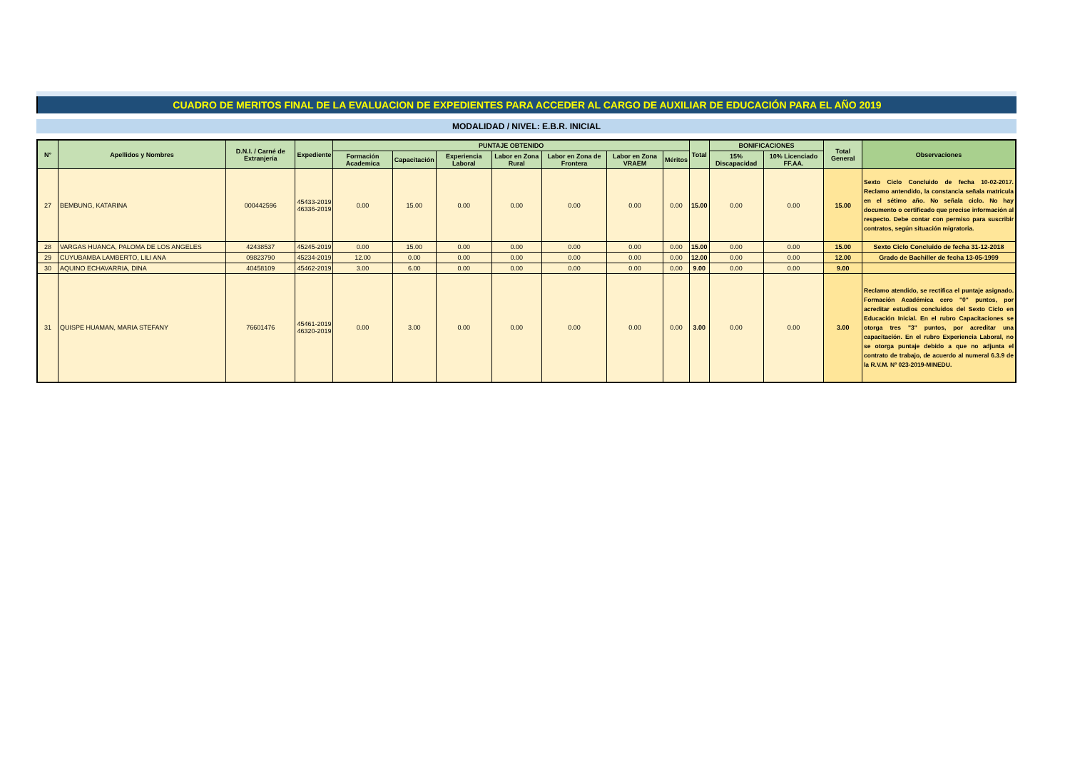CUADRO DE MERITOS FINAL DE LA EVALUACION DE EXPEDIENTES PARA ACCEDER AL CARGO DE AUXILIAR DE EDUCACIÓN PARA EL AÑO 2019
MODALIDAD / NIVEL: E.B.R. INICIAL
| N° | Apellidos y Nombres | D.N.I. / Carné de Extranjería | Expediente | PUNTAJE OBTENIDO | | | | | | | Total | BONIFICACIONES | | Total General | Observaciones |
| --- | --- | --- | --- | --- | --- | --- | --- | --- | --- | --- | --- | --- | --- | --- | --- |
| | | | | Formación Academica | Capacitación | Experiencia Laboral | Labor en Zona Rural | Labor en Zona de Frontera | Labor en Zona VRAEM | Méritos | | 15% Discapacidad | 10% Licenciado FF.AA. | | |
| 27 | BEMBUNG, KATARINA | 000442596 | 45433-2019 46336-2019 | 0.00 | 15.00 | 0.00 | 0.00 | 0.00 | 0.00 | 0.00 | 15.00 | 0.00 | 0.00 | 15.00 | Sexto Ciclo Concluido de fecha 10-02-2017. Reclamo antendido, la constancia señala matricula en el sétimo año. No señala ciclo. No hay documento o certificado que precise información al respecto. Debe contar con permiso para suscribir contratos, según situación migratoria. |
| 28 | VARGAS HUANCA, PALOMA DE LOS ANGELES | 42438537 | 45245-2019 | 0.00 | 15.00 | 0.00 | 0.00 | 0.00 | 0.00 | 0.00 | 15.00 | 0.00 | 0.00 | 15.00 | Sexto Ciclo Concluido de fecha 31-12-2018 |
| 29 | CUYUBAMBA LAMBERTO, LILI ANA | 09823790 | 45234-2019 | 12.00 | 0.00 | 0.00 | 0.00 | 0.00 | 0.00 | 0.00 | 12.00 | 0.00 | 0.00 | 12.00 | Grado de Bachiller de fecha 13-05-1999 |
| 30 | AQUINO ECHAVARRIA, DINA | 40458109 | 45462-2019 | 3.00 | 6.00 | 0.00 | 0.00 | 0.00 | 0.00 | 0.00 | 9.00 | 0.00 | 0.00 | 9.00 | |
| 31 | QUISPE HUAMAN, MARIA STEFANY | 76601476 | 45461-2019 46320-2019 | 0.00 | 3.00 | 0.00 | 0.00 | 0.00 | 0.00 | 0.00 | 3.00 | 0.00 | 0.00 | 3.00 | Reclamo atendido, se rectifica el puntaje asignado. Formación Académica cero "0" puntos, por acreditar estudios concluidos del Sexto Ciclo en Educación Inicial. En el rubro Capacitaciones se otorga tres "3" puntos, por acreditar una capacitación. En el rubro Experiencia Laboral, no se otorga puntaje debido a que no adjunta el contrato de trabajo, de acuerdo al numeral 6.3.9 de la R.V.M. Nº 023-2019-MINEDU. |